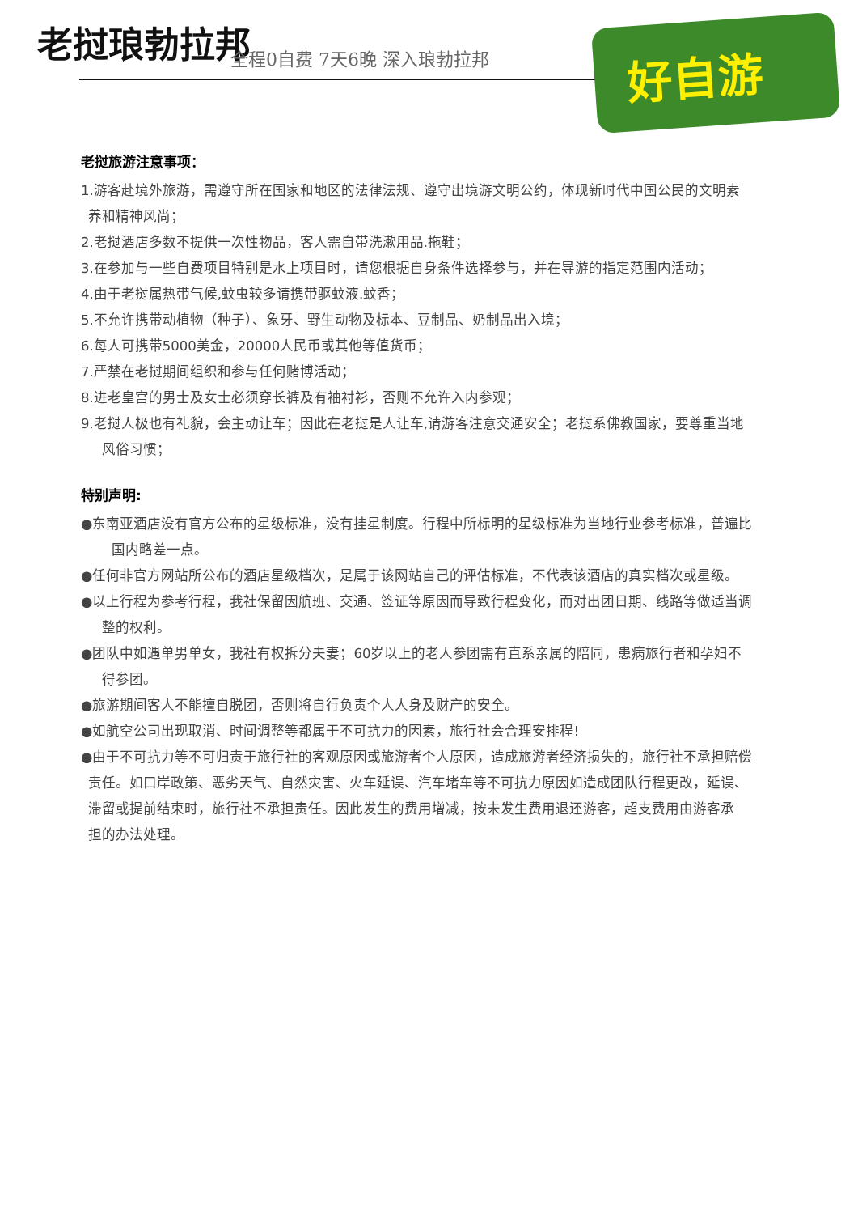老挝琅勃拉邦 全程0自费 7天6晚 深入琅勃拉邦
好自游
老挝旅游注意事项：
1.游客赴境外旅游，需遵守所在国家和地区的法律法规、遵守出境游文明公约，体现新时代中国公民的文明素
养和精神风尚；
2.老挝酒店多数不提供一次性物品，客人需自带洗漱用品.拖鞋；
3.在参加与一些自费项目特别是水上项目时，请您根据自身条件选择参与，并在导游的指定范围内活动；
4.由于老挝属热带气候,蚊虫较多请携带驱蚊液.蚊香；
5.不允许携带动植物（种子）、象牙、野生动物及标本、豆制品、奶制品出入境；
6.每人可携带5000美金，20000人民币或其他等值货币；
7.严禁在老挝期间组织和参与任何赌博活动；
8.进老皇宫的男士及女士必须穿长裤及有袖衬衫，否则不允许入内参观；
9.老挝人极也有礼貌，会主动让车；因此在老挝是人让车,请游客注意交通安全；老挝系佛教国家，要尊重当地
风俗习惯；
特别声明:
●东南亚酒店没有官方公布的星级标准，没有挂星制度。行程中所标明的星级标准为当地行业参考标准，普遍比
国内略差一点。
●任何非官方网站所公布的酒店星级档次，是属于该网站自己的评估标准，不代表该酒店的真实档次或星级。
●以上行程为参考行程，我社保留因航班、交通、签证等原因而导致行程变化，而对出团日期、线路等做适当调
整的权利。
●团队中如遇单男单女，我社有权拆分夫妻；60岁以上的老人参团需有直系亲属的陪同，患病旅行者和孕妇不
得参团。
●旅游期间客人不能擅自脱团，否则将自行负责个人人身及财产的安全。
●如航空公司出现取消、时间调整等都属于不可抗力的因素，旅行社会合理安排程!
●由于不可抗力等不可归责于旅行社的客观原因或旅游者个人原因，造成旅游者经济损失的，旅行社不承担赔偿
责任。如口岸政策、恶劣天气、自然灾害、火车延误、汽车堵车等不可抗力原因如造成团队行程更改，延误、
滞留或提前结束时，旅行社不承担责任。因此发生的费用增减，按未发生费用退还游客，超支费用由游客承
担的办法处理。